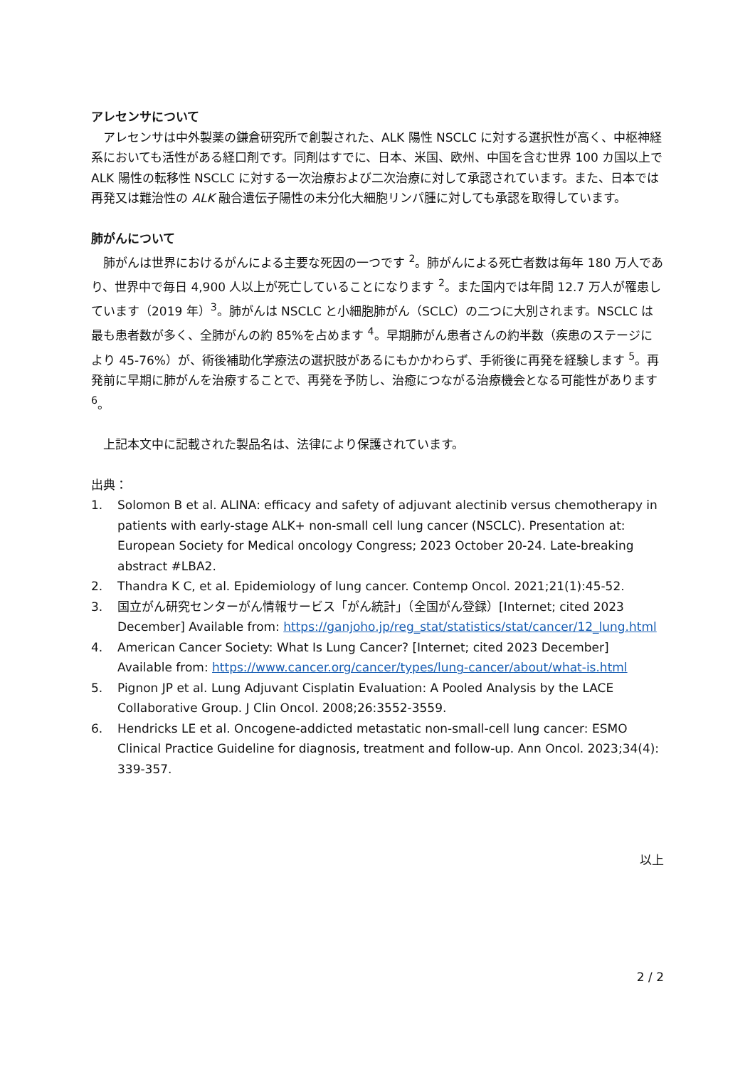アレセンサについて
　アレセンサは中外製薬の鎌倉研究所で創製された、ALK 陽性 NSCLC に対する選択性が高く、中枢神経系においても活性がある経口剤です。同剤はすでに、日本、米国、欧州、中国を含む世界 100 カ国以上で ALK 陽性の転移性 NSCLC に対する一次治療および二次治療に対して承認されています。また、日本では再発又は難治性の ALK 融合遺伝子陽性の未分化大細胞リンパ腫に対しても承認を取得しています。
肺がんについて
　肺がんは世界におけるがんによる主要な死因の一つです <sup>2</sup>。肺がんによる死亡者数は毎年 180 万人であり、世界中で毎日 4,900 人以上が死亡していることになります <sup>2</sup>。また国内では年間 12.7 万人が罹患しています（2019 年）<sup>3</sup>。肺がんは NSCLC と小細胞肺がん（SCLC）の二つに大別されます。NSCLC は最も患者数が多く、全肺がんの約 85%を占めます <sup>4</sup>。早期肺がん患者さんの約半数（疾患のステージにより 45-76%）が、術後補助化学療法の選択肢があるにもかかわらず、手術後に再発を経験します <sup>5</sup>。再発前に早期に肺がんを治療することで、再発を予防し、治癒につながる治療機会となる可能性があります <sup>6</sup>。
　上記本文中に記載された製品名は、法律により保護されています。
出典：
1. Solomon B et al. ALINA: efficacy and safety of adjuvant alectinib versus chemotherapy in patients with early-stage ALK+ non-small cell lung cancer (NSCLC). Presentation at: European Society for Medical oncology Congress; 2023 October 20-24. Late-breaking abstract #LBA2.
2. Thandra K C, et al. Epidemiology of lung cancer. Contemp Oncol. 2021;21(1):45-52.
3. 国立がん研究センターがん情報サービス「がん統計」（全国がん登録）[Internet; cited 2023 December] Available from: https://ganjoho.jp/reg_stat/statistics/stat/cancer/12_lung.html
4. American Cancer Society: What Is Lung Cancer? [Internet; cited 2023 December] Available from: https://www.cancer.org/cancer/types/lung-cancer/about/what-is.html
5. Pignon JP et al. Lung Adjuvant Cisplatin Evaluation: A Pooled Analysis by the LACE Collaborative Group. J Clin Oncol. 2008;26:3552-3559.
6. Hendricks LE et al. Oncogene-addicted metastatic non-small-cell lung cancer: ESMO Clinical Practice Guideline for diagnosis, treatment and follow-up. Ann Oncol. 2023;34(4): 339-357.
以上
2 / 2